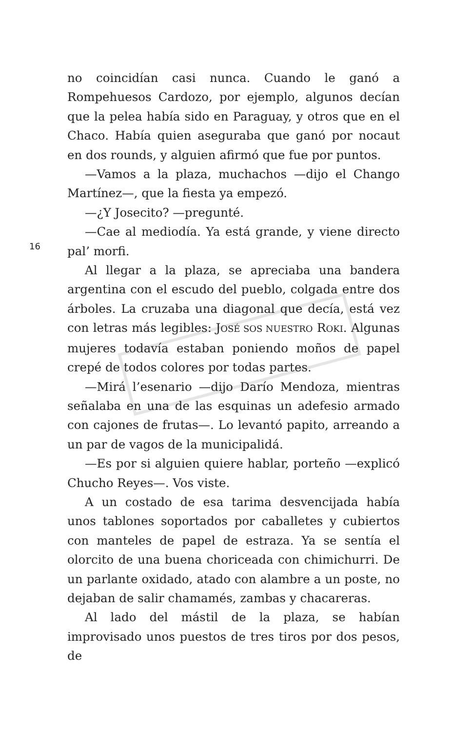16
no coincidían casi nunca. Cuando le ganó a Rompehuesos Cardozo, por ejemplo, algunos decían que la pelea había sido en Paraguay, y otros que en el Chaco. Había quien aseguraba que ganó por nocaut en dos rounds, y alguien afirmó que fue por puntos.
—Vamos a la plaza, muchachos —dijo el Chango Martínez—, que la fiesta ya empezó.
—¿Y Josecito? —pregunté.
—Cae al mediodía. Ya está grande, y viene directo pal’ morfi.
Al llegar a la plaza, se apreciaba una bandera argentina con el escudo del pueblo, colgada entre dos árboles. La cruzaba una diagonal que decía, está vez con letras más legibles: JOSÉ SOS NUESTRO ROKI. Algunas mujeres todavía estaban poniendo moños de papel crepé de todos colores por todas partes.
—Mirá l’esenario —dijo Darío Mendoza, mientras señalaba en una de las esquinas un adefesio armado con cajones de frutas—. Lo levantó papito, arreando a un par de vagos de la municipalidá.
—Es por si alguien quiere hablar, porteño —explicó Chucho Reyes—. Vos viste.
A un costado de esa tarima desvencijada había unos tablones soportados por caballetes y cubiertos con manteles de papel de estraza. Ya se sentía el olorcito de una buena choriceada con chimichurri. De un parlante oxidado, atado con alambre a un poste, no dejaban de salir chamamés, zambas y chacareras.
Al lado del mástil de la plaza, se habían improvisado unos puestos de tres tiros por dos pesos, de